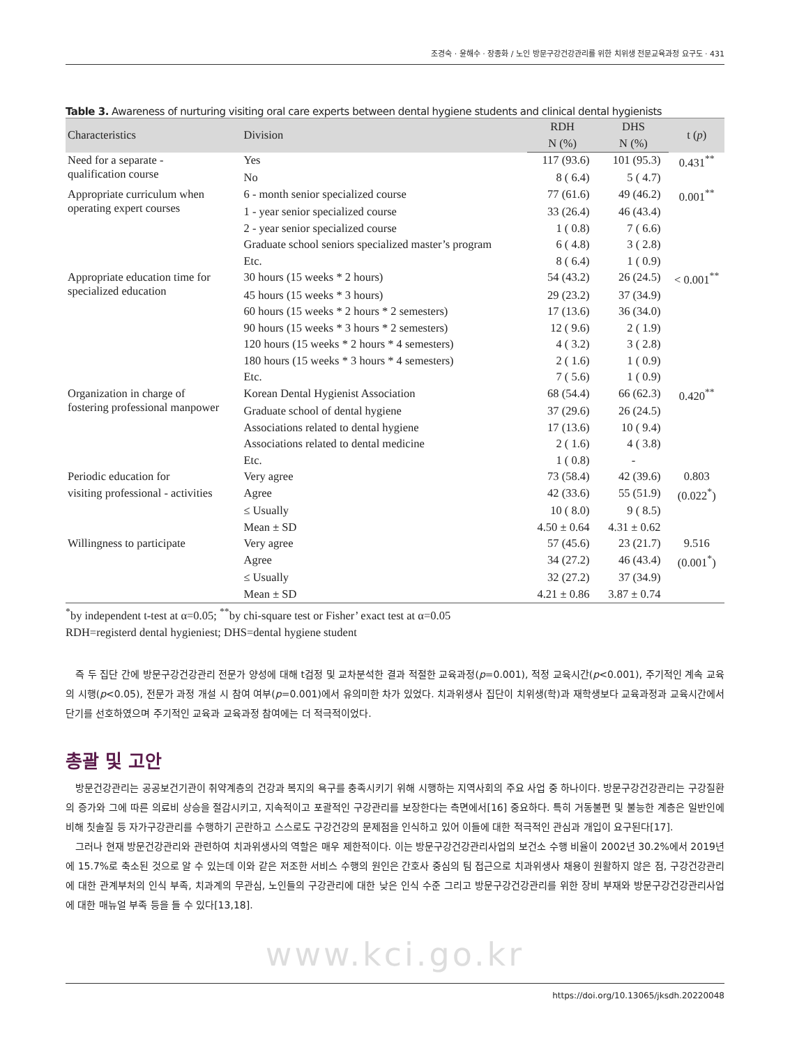조경숙 · 윤해수 · 장종화 / 노인 방문구강건강관리를 위한 치위생 전문교육과정 요구도 · 431
Table 3. Awareness of nurturing visiting oral care experts between dental hygiene students and clinical dental hygienists
| Characteristics | Division | RDH | DHS | t ( p ) |
| --- | --- | --- | --- | --- |
| | | N (%) | N (%) | |
| Need for a separate - qualification course | Yes | 117 (93.6) | 101 (95.3) | 0.431<sup>**</sup> |
| | No | 8 ( 6.4) | 5 ( 4.7) | |
| Appropriate curriculum when operating expert courses | 6 - month senior specialized course | 77 (61.6) | 49 (46.2) | 0.001<sup>**</sup> |
| | 1 - year senior specialized course | 33 (26.4) | 46 (43.4) | |
| | 2 - year senior specialized course | 1 ( 0.8) | 7 ( 6.6) | |
| | Graduate school seniors specialized master’s program | 6 ( 4.8) | 3 ( 2.8) | |
| | Etc. | 8 ( 6.4) | 1 ( 0.9) | |
| Appropriate education time for specialized education | 30 hours (15 weeks * 2 hours) | 54 (43.2) | 26 (24.5) | < 0.001<sup>**</sup> |
| | 45 hours (15 weeks * 3 hours) | 29 (23.2) | 37 (34.9) | |
| | 60 hours (15 weeks * 2 hours * 2 semesters) | 17 (13.6) | 36 (34.0) | |
| | 90 hours (15 weeks * 3 hours * 2 semesters) | 12 ( 9.6) | 2 ( 1.9) | |
| | 120 hours (15 weeks * 2 hours * 4 semesters) | 4 ( 3.2) | 3 ( 2.8) | |
| | 180 hours (15 weeks * 3 hours * 4 semesters) | 2 ( 1.6) | 1 ( 0.9) | |
| | Etc. | 7 ( 5.6) | 1 ( 0.9) | |
| Organization in charge of fostering professional manpower | Korean Dental Hygienist Association | 68 (54.4) | 66 (62.3) | 0.420<sup>**</sup> |
| | Graduate school of dental hygiene | 37 (29.6) | 26 (24.5) | |
| | Associations related to dental hygiene | 17 (13.6) | 10 ( 9.4) | |
| | Associations related to dental medicine | 2 ( 1.6) | 4 ( 3.8) | |
| | Etc. | 1 ( 0.8) | - | |
| Periodic education for | Very agree | 73 (58.4) | 42 (39.6) | 0.803 |
| visiting professional - activities | Agree | 42 (33.6) | 55 (51.9) | (0.022<sup>*</sup>) |
| | ≤ Usually | 10 ( 8.0) | 9 ( 8.5) | |
| | Mean ± SD | 4.50 ± 0.64 | 4.31 ± 0.62 | |
| Willingness to participate | Very agree | 57 (45.6) | 23 (21.7) | 9.516 |
| | Agree | 34 (27.2) | 46 (43.4) | (0.001<sup>*</sup>) |
| | ≤ Usually | 32 (27.2) | 37 (34.9) | |
| | Mean ± SD | 4.21 ± 0.86 | 3.87 ± 0.74 | |
<sup>*</sup> by independent t-test at α=0.05; <sup>**</sup>by chi-square test or Fisher’ exact test at α=0.05
RDH=registerd dental hygieniest; DHS=dental hygiene student
즉 두 집단 간에 방문구강건강관리 전문가 양성에 대해 t검정 및 교차분석한 결과 적절한 교육과정(p=0.001), 적정 교육시간(p<0.001), 주기적인 계속 교육의 시행(p<0.05), 전문가 과정 개설 시 참여 여부(p=0.001)에서 유의미한 차가 있었다. 치과위생사 집단이 치위생(학)과 재학생보다 교육과정과 교육시간에서 단기를 선호하였으며 주기적인 교육과 교육과정 참여에는 더 적극적이었다.
총괄 및 고안
방문건강관리는 공공보건기관이 취약계층의 건강과 복지의 욕구를 충족시키기 위해 시행하는 지역사회의 주요 사업 중 하나이다. 방문구강건강관리는 구강질환의 증가와 그에 따른 의료비 상승을 절감시키고, 지속적이고 포괄적인 구강관리를 보장한다는 측면에서[16] 중요하다. 특히 거동불편 및 불능한 계층은 일반인에 비해 칫솔질 등 자가구강관리를 수행하기 곤란하고 스스로도 구강건강의 문제점을 인식하고 있어 이들에 대한 적극적인 관심과 개입이 요구된다[17].
그러나 현재 방문건강관리와 관련하여 치과위생사의 역할은 매우 제한적이다. 이는 방문구강건강관리사업의 보건소 수행 비율이 2002년 30.2%에서 2019년에 15.7%로 축소된 것으로 알 수 있는데 이와 같은 저조한 서비스 수행의 원인은 간호사 중심의 팀 접근으로 치과위생사 채용이 원활하지 않은 점, 구강건강관리에 대한 관계부처의 인식 부족, 치과계의 무관심, 노인들의 구강관리에 대한 낮은 인식 수준 그리고 방문구강건강관리를 위한 장비 부재와 방문구강건강관리사업에 대한 매뉴얼 부족 등을 들 수 있다[13,18].
www.kci.go.kr
https://doi.org/10.13065/jksdh.20220048